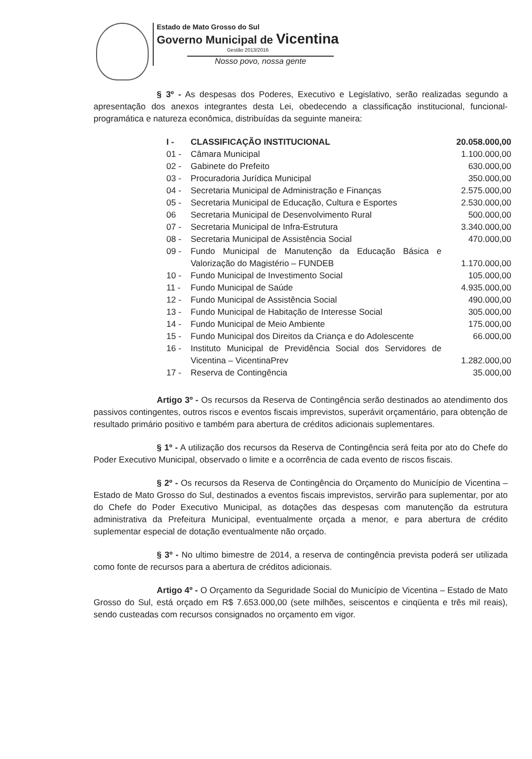Estado de Mato Grosso do Sul
Governo Municipal de Vicentina
Gestão 2013/2016
Nosso povo, nossa gente
§ 3º - As despesas dos Poderes, Executivo e Legislativo, serão realizadas segundo a apresentação dos anexos integrantes desta Lei, obedecendo a classificação institucional, funcional-programática e natureza econômica, distribuídas da seguinte maneira:
| I - | CLASSIFICAÇÃO INSTITUCIONAL | 20.058.000,00 |
| 01 - | Câmara Municipal | 1.100.000,00 |
| 02 - | Gabinete do Prefeito | 630.000,00 |
| 03 - | Procuradoria Jurídica Municipal | 350.000,00 |
| 04 - | Secretaria Municipal de Administração e Finanças | 2.575.000,00 |
| 05 - | Secretaria Municipal de Educação, Cultura e Esportes | 2.530.000,00 |
| 06 | Secretaria Municipal de Desenvolvimento Rural | 500.000,00 |
| 07 - | Secretaria Municipal de Infra-Estrutura | 3.340.000,00 |
| 08 - | Secretaria Municipal de Assistência Social | 470.000,00 |
| 09 - | Fundo Municipal de Manutenção da Educação Básica e Valorização do Magistério – FUNDEB | 1.170.000,00 |
| 10 - | Fundo Municipal de Investimento Social | 105.000,00 |
| 11 - | Fundo Municipal de Saúde | 4.935.000,00 |
| 12 - | Fundo Municipal de Assistência Social | 490.000,00 |
| 13 - | Fundo Municipal de Habitação de Interesse Social | 305.000,00 |
| 14 - | Fundo Municipal de Meio Ambiente | 175.000,00 |
| 15 - | Fundo Municipal dos Direitos da Criança e do Adolescente | 66.000,00 |
| 16 - | Instituto Municipal de Previdência Social dos Servidores de Vicentina – VicentinaPrev | 1.282.000,00 |
| 17 - | Reserva de Contingência | 35.000,00 |
Artigo 3º - Os recursos da Reserva de Contingência serão destinados ao atendimento dos passivos contingentes, outros riscos e eventos fiscais imprevistos, superávit orçamentário, para obtenção de resultado primário positivo e também para abertura de créditos adicionais suplementares.
§ 1º - A utilização dos recursos da Reserva de Contingência será feita por ato do Chefe do Poder Executivo Municipal, observado o limite e a ocorrência de cada evento de riscos fiscais.
§ 2º - Os recursos da Reserva de Contingência do Orçamento do Município de Vicentina – Estado de Mato Grosso do Sul, destinados a eventos fiscais imprevistos, servirão para suplementar, por ato do Chefe do Poder Executivo Municipal, as dotações das despesas com manutenção da estrutura administrativa da Prefeitura Municipal, eventualmente orçada a menor, e para abertura de crédito suplementar especial de dotação eventualmente não orçado.
§ 3º - No ultimo bimestre de 2014, a reserva de contingência prevista poderá ser utilizada como fonte de recursos para a abertura de créditos adicionais.
Artigo 4º - O Orçamento da Seguridade Social do Município de Vicentina – Estado de Mato Grosso do Sul, está orçado em R$ 7.653.000,00 (sete milhões, seiscentos e cinqüenta e três mil reais), sendo custeadas com recursos consignados no orçamento em vigor.